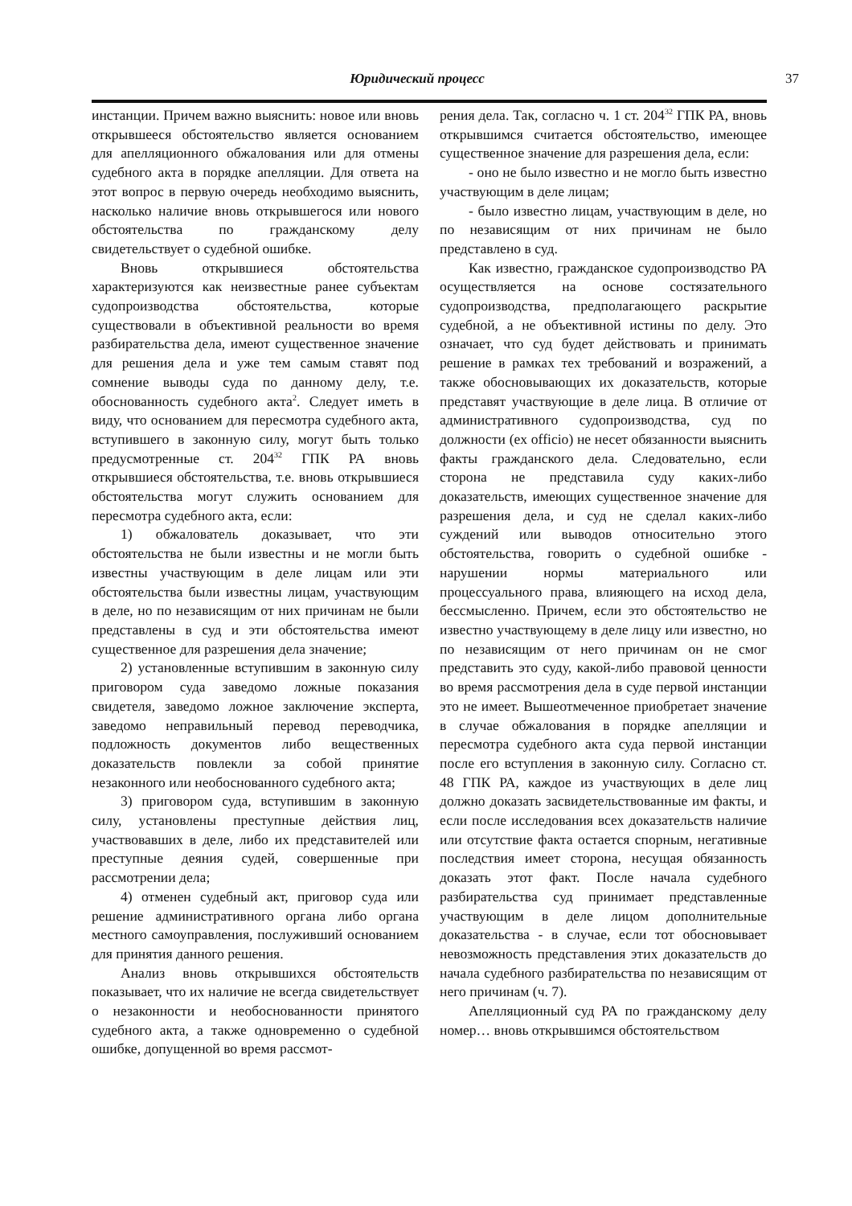Юридический процесс 37
инстанции. Причем важно выяснить: новое или вновь открывшееся обстоятельство является основанием для апелляционного обжалования или для отмены судебного акта в порядке апелляции. Для ответа на этот вопрос в первую очередь необходимо выяснить, насколько наличие вновь открывшегося или нового обстоятельства по гражданскому делу свидетельствует о судебной ошибке.
Вновь открывшиеся обстоятельства характеризуются как неизвестные ранее субъектам судопроизводства обстоятельства, которые существовали в объективной реальности во время разбирательства дела, имеют существенное значение для решения дела и уже тем самым ставят под сомнение выводы суда по данному делу, т.е. обоснованность судебного акта<sup>2</sup>. Следует иметь в виду, что основанием для пересмотра судебного акта, вступившего в законную силу, могут быть только предусмотренные ст. 204<sup>32</sup> ГПК РА вновь открывшиеся обстоятельства, т.е. вновь открывшиеся обстоятельства могут служить основанием для пересмотра судебного акта, если:
1) обжалователь доказывает, что эти обстоятельства не были известны и не могли быть известны участвующим в деле лицам или эти обстоятельства были известны лицам, участвующим в деле, но по независящим от них причинам не были представлены в суд и эти обстоятельства имеют существенное для разрешения дела значение;
2) установленные вступившим в законную силу приговором суда заведомо ложные показания свидетеля, заведомо ложное заключение эксперта, заведомо неправильный перевод переводчика, подложность документов либо вещественных доказательств повлекли за собой принятие незаконного или необоснованного судебного акта;
3) приговором суда, вступившим в законную силу, установлены преступные действия лиц, участвовавших в деле, либо их представителей или преступные деяния судей, совершенные при рассмотрении дела;
4) отменен судебный акт, приговор суда или решение административного органа либо органа местного самоуправления, послуживший основанием для принятия данного решения.
Анализ вновь открывшихся обстоятельств показывает, что их наличие не всегда свидетельствует о незаконности и необоснованности принятого судебного акта, а также одновременно о судебной ошибке, допущенной во время рассмот-
рения дела. Так, согласно ч. 1 ст. 204<sup>32</sup> ГПК РА, вновь открывшимся считается обстоятельство, имеющее существенное значение для разрешения дела, если:
- оно не было известно и не могло быть известно участвующим в деле лицам;
- было известно лицам, участвующим в деле, но по независящим от них причинам не было представлено в суд.
Как известно, гражданское судопроизводство РА осуществляется на основе состязательного судопроизводства, предполагающего раскрытие судебной, а не объективной истины по делу. Это означает, что суд будет действовать и принимать решение в рамках тех требований и возражений, а также обосновывающих их доказательств, которые представят участвующие в деле лица. В отличие от административного судопроизводства, суд по должности (ex officio) не несет обязанности выяснить факты гражданского дела. Следовательно, если сторона не представила суду каких-либо доказательств, имеющих существенное значение для разрешения дела, и суд не сделал каких-либо суждений или выводов относительно этого обстоятельства, говорить о судебной ошибке - нарушении нормы материального или процессуального права, влияющего на исход дела, бессмысленно. Причем, если это обстоятельство не известно участвующему в деле лицу или известно, но по независящим от него причинам он не смог представить это суду, какой-либо правовой ценности во время рассмотрения дела в суде первой инстанции это не имеет. Вышеотмеченное приобретает значение в случае обжалования в порядке апелляции и пересмотра судебного акта суда первой инстанции после его вступления в законную силу. Согласно ст. 48 ГПК РА, каждое из участвующих в деле лиц должно доказать засвидетельствованные им факты, и если после исследования всех доказательств наличие или отсутствие факта остается спорным, негативные последствия имеет сторона, несущая обязанность доказать этот факт. После начала судебного разбирательства суд принимает представленные участвующим в деле лицом дополнительные доказательства - в случае, если тот обосновывает невозможность представления этих доказательств до начала судебного разбирательства по независящим от него причинам (ч. 7).
Апелляционный суд РА по гражданскому делу номер… вновь открывшимся обстоятельством